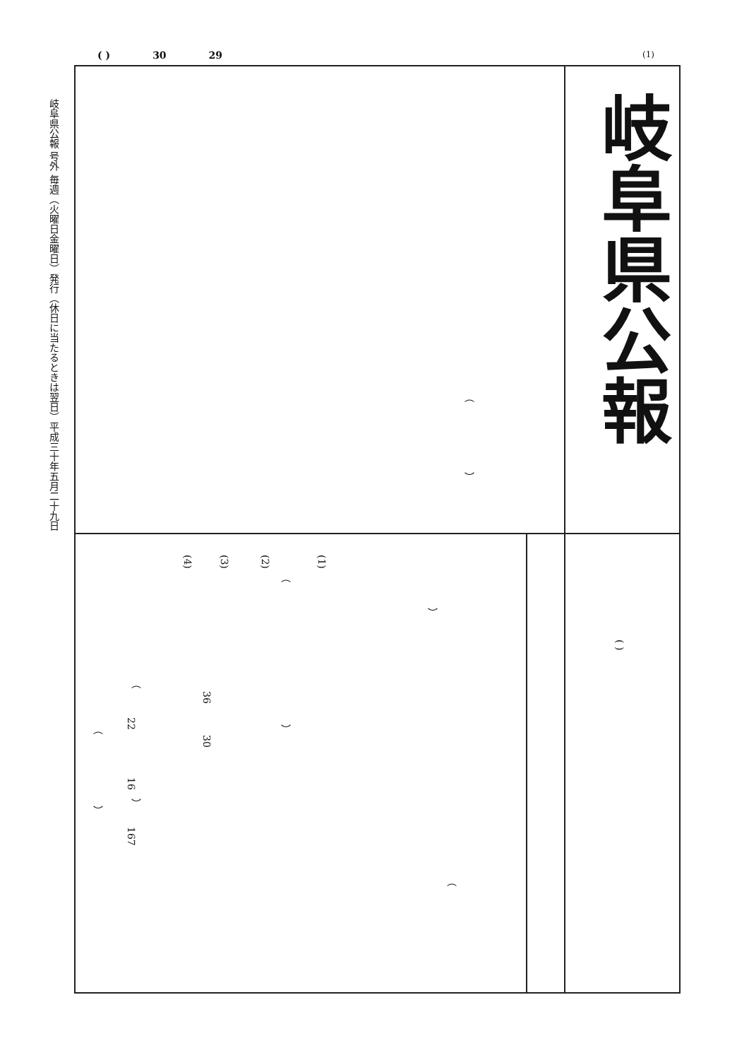( ) 30 29 (1)
岐阜県公報 号外 毎週（火曜日金曜日）発行（休日に当たるときは翌日）平成三十年五月二十九日
岐阜県公報
（
）
(1)
(2)
(3)
(4)
（
）
( )
（
36
22
）
（
30
16
）
）
167
（